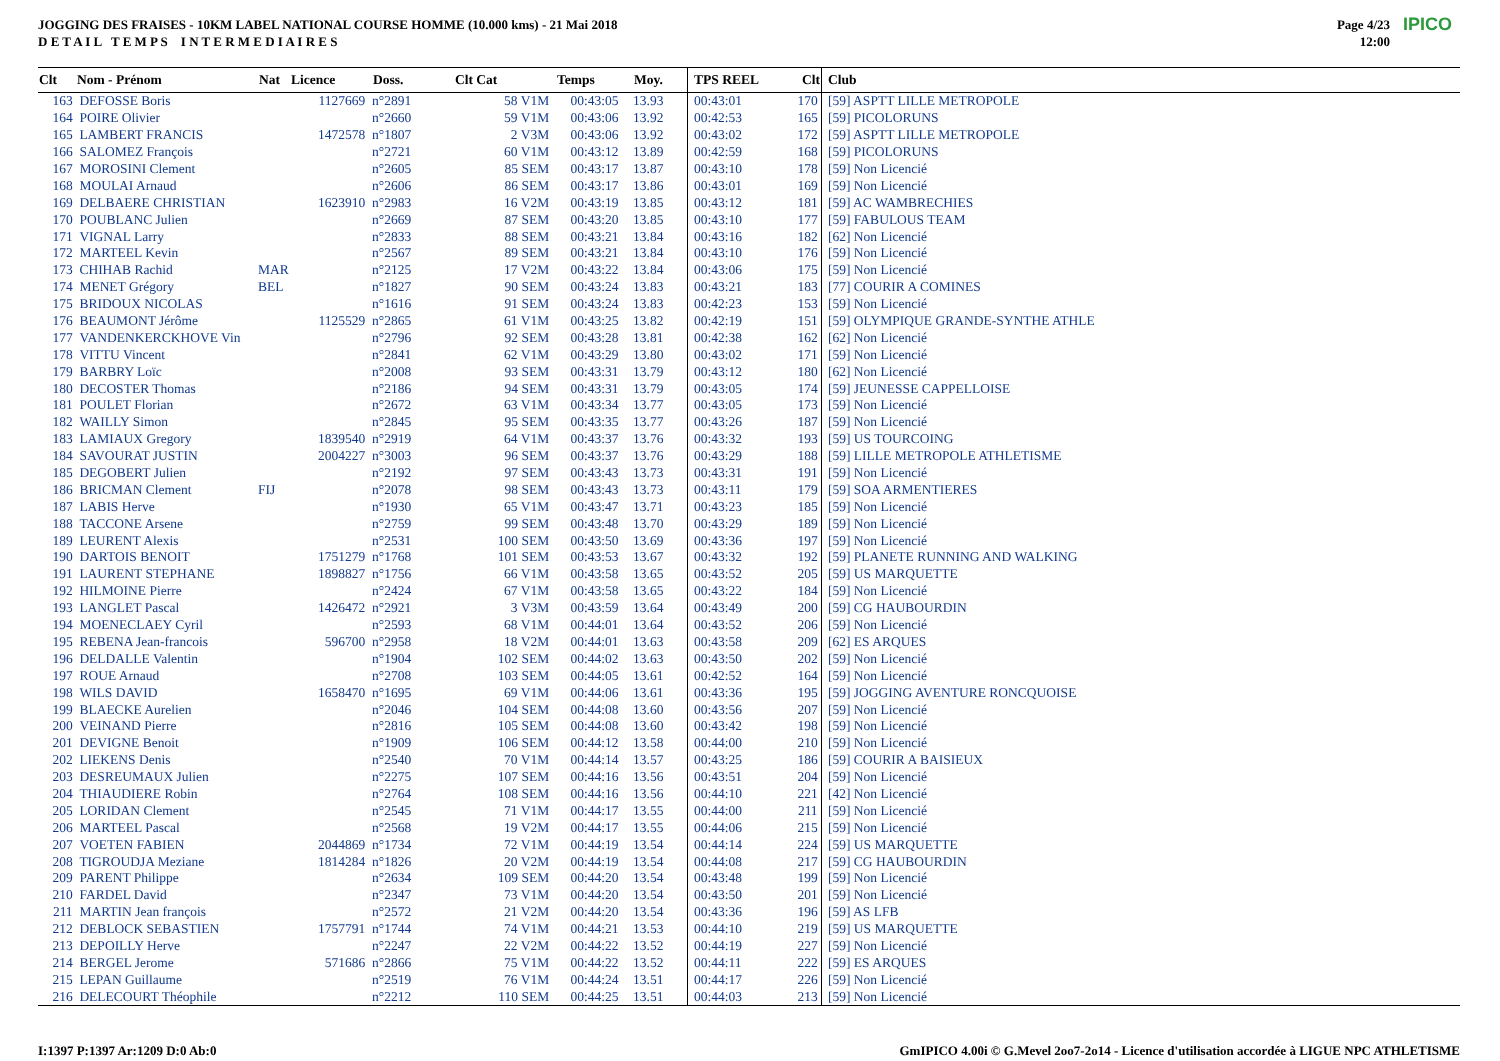JOGGING DES FRAISES - 10KM LABEL NATIONAL COURSE HOMME (10.000 kms) - 21 Mai 2018
D E T A I L T E M P S I N T E R M E D I A I R E S
Page 4/23
12:00
IPICO
| Clt | Nom - Prénom | Nat | Licence | Doss. | Clt Cat | Temps | Moy. | TPS REEL | Clt | Club |
| --- | --- | --- | --- | --- | --- | --- | --- | --- | --- | --- |
| 163 | DEFOSSE Boris | | 1127669 | n°2891 | 58 V1M | 00:43:05 | 13.93 | 00:43:01 | 170 | [59] ASPTT LILLE METROPOLE |
| 164 | POIRE Olivier | | | n°2660 | 59 V1M | 00:43:06 | 13.92 | 00:42:53 | 165 | [59] PICOLORUNS |
| 165 | LAMBERT FRANCIS | | 1472578 | n°1807 | 2 V3M | 00:43:06 | 13.92 | 00:43:02 | 172 | [59] ASPTT LILLE METROPOLE |
| 166 | SALOMEZ François | | | n°2721 | 60 V1M | 00:43:12 | 13.89 | 00:42:59 | 168 | [59] PICOLORUNS |
| 167 | MOROSINI Clement | | | n°2605 | 85 SEM | 00:43:17 | 13.87 | 00:43:10 | 178 | [59] Non Licencié |
| 168 | MOULAI Arnaud | | | n°2606 | 86 SEM | 00:43:17 | 13.86 | 00:43:01 | 169 | [59] Non Licencié |
| 169 | DELBAERE CHRISTIAN | | 1623910 | n°2983 | 16 V2M | 00:43:19 | 13.85 | 00:43:12 | 181 | [59] AC WAMBRECHIES |
| 170 | POUBLANC Julien | | | n°2669 | 87 SEM | 00:43:20 | 13.85 | 00:43:10 | 177 | [59] FABULOUS TEAM |
| 171 | VIGNAL Larry | | | n°2833 | 88 SEM | 00:43:21 | 13.84 | 00:43:16 | 182 | [62] Non Licencié |
| 172 | MARTEEL Kevin | | | n°2567 | 89 SEM | 00:43:21 | 13.84 | 00:43:10 | 176 | [59] Non Licencié |
| 173 | CHIHAB Rachid | MAR | | n°2125 | 17 V2M | 00:43:22 | 13.84 | 00:43:06 | 175 | [59] Non Licencié |
| 174 | MENET Grégory | BEL | | n°1827 | 90 SEM | 00:43:24 | 13.83 | 00:43:21 | 183 | [77] COURIR A COMINES |
| 175 | BRIDOUX NICOLAS | | | n°1616 | 91 SEM | 00:43:24 | 13.83 | 00:42:23 | 153 | [59] Non Licencié |
| 176 | BEAUMONT Jérôme | | 1125529 | n°2865 | 61 V1M | 00:43:25 | 13.82 | 00:42:19 | 151 | [59] OLYMPIQUE GRANDE-SYNTHE ATHLE |
| 177 | VANDENKERCKHOVE Vin | | | n°2796 | 92 SEM | 00:43:28 | 13.81 | 00:42:38 | 162 | [62] Non Licencié |
| 178 | VITTU Vincent | | | n°2841 | 62 V1M | 00:43:29 | 13.80 | 00:43:02 | 171 | [59] Non Licencié |
| 179 | BARBRY Loïc | | | n°2008 | 93 SEM | 00:43:31 | 13.79 | 00:43:12 | 180 | [62] Non Licencié |
| 180 | DECOSTER Thomas | | | n°2186 | 94 SEM | 00:43:31 | 13.79 | 00:43:05 | 174 | [59] JEUNESSE CAPPELLOISE |
| 181 | POULET Florian | | | n°2672 | 63 V1M | 00:43:34 | 13.77 | 00:43:05 | 173 | [59] Non Licencié |
| 182 | WAILLY Simon | | | n°2845 | 95 SEM | 00:43:35 | 13.77 | 00:43:26 | 187 | [59] Non Licencié |
| 183 | LAMIAUX Gregory | | 1839540 | n°2919 | 64 V1M | 00:43:37 | 13.76 | 00:43:32 | 193 | [59] US TOURCOING |
| 184 | SAVOURAT JUSTIN | | 2004227 | n°3003 | 96 SEM | 00:43:37 | 13.76 | 00:43:29 | 188 | [59] LILLE METROPOLE ATHLETISME |
| 185 | DEGOBERT Julien | | | n°2192 | 97 SEM | 00:43:43 | 13.73 | 00:43:31 | 191 | [59] Non Licencié |
| 186 | BRICMAN Clement | FIJ | | n°2078 | 98 SEM | 00:43:43 | 13.73 | 00:43:11 | 179 | [59] SOA ARMENTIERES |
| 187 | LABIS Herve | | | n°1930 | 65 V1M | 00:43:47 | 13.71 | 00:43:23 | 185 | [59] Non Licencié |
| 188 | TACCONE Arsene | | | n°2759 | 99 SEM | 00:43:48 | 13.70 | 00:43:29 | 189 | [59] Non Licencié |
| 189 | LEURENT Alexis | | | n°2531 | 100 SEM | 00:43:50 | 13.69 | 00:43:36 | 197 | [59] Non Licencié |
| 190 | DARTOIS BENOIT | | 1751279 | n°1768 | 101 SEM | 00:43:53 | 13.67 | 00:43:32 | 192 | [59] PLANETE RUNNING AND WALKING |
| 191 | LAURENT STEPHANE | | 1898827 | n°1756 | 66 V1M | 00:43:58 | 13.65 | 00:43:52 | 205 | [59] US MARQUETTE |
| 192 | HILMOINE Pierre | | | n°2424 | 67 V1M | 00:43:58 | 13.65 | 00:43:22 | 184 | [59] Non Licencié |
| 193 | LANGLET Pascal | | 1426472 | n°2921 | 3 V3M | 00:43:59 | 13.64 | 00:43:49 | 200 | [59] CG HAUBOURDIN |
| 194 | MOENECLAEY Cyril | | | n°2593 | 68 V1M | 00:44:01 | 13.64 | 00:43:52 | 206 | [59] Non Licencié |
| 195 | REBENA Jean-francois | | 596700 | n°2958 | 18 V2M | 00:44:01 | 13.63 | 00:43:58 | 209 | [62] ES ARQUES |
| 196 | DELDALLE Valentin | | | n°1904 | 102 SEM | 00:44:02 | 13.63 | 00:43:50 | 202 | [59] Non Licencié |
| 197 | ROUE Arnaud | | | n°2708 | 103 SEM | 00:44:05 | 13.61 | 00:42:52 | 164 | [59] Non Licencié |
| 198 | WILS DAVID | | 1658470 | n°1695 | 69 V1M | 00:44:06 | 13.61 | 00:43:36 | 195 | [59] JOGGING AVENTURE RONCQUOISE |
| 199 | BLAECKE Aurelien | | | n°2046 | 104 SEM | 00:44:08 | 13.60 | 00:43:56 | 207 | [59] Non Licencié |
| 200 | VEINAND Pierre | | | n°2816 | 105 SEM | 00:44:08 | 13.60 | 00:43:42 | 198 | [59] Non Licencié |
| 201 | DEVIGNE Benoit | | | n°1909 | 106 SEM | 00:44:12 | 13.58 | 00:44:00 | 210 | [59] Non Licencié |
| 202 | LIEKENS Denis | | | n°2540 | 70 V1M | 00:44:14 | 13.57 | 00:43:25 | 186 | [59] COURIR A BAISIEUX |
| 203 | DESREUMAUX Julien | | | n°2275 | 107 SEM | 00:44:16 | 13.56 | 00:43:51 | 204 | [59] Non Licencié |
| 204 | THIAUDIERE Robin | | | n°2764 | 108 SEM | 00:44:16 | 13.56 | 00:44:10 | 221 | [42] Non Licencié |
| 205 | LORIDAN Clement | | | n°2545 | 71 V1M | 00:44:17 | 13.55 | 00:44:00 | 211 | [59] Non Licencié |
| 206 | MARTEEL Pascal | | | n°2568 | 19 V2M | 00:44:17 | 13.55 | 00:44:06 | 215 | [59] Non Licencié |
| 207 | VOETEN FABIEN | | 2044869 | n°1734 | 72 V1M | 00:44:19 | 13.54 | 00:44:14 | 224 | [59] US MARQUETTE |
| 208 | TIGROUDJA Meziane | | 1814284 | n°1826 | 20 V2M | 00:44:19 | 13.54 | 00:44:08 | 217 | [59] CG HAUBOURDIN |
| 209 | PARENT Philippe | | | n°2634 | 109 SEM | 00:44:20 | 13.54 | 00:43:48 | 199 | [59] Non Licencié |
| 210 | FARDEL David | | | n°2347 | 73 V1M | 00:44:20 | 13.54 | 00:43:50 | 201 | [59] Non Licencié |
| 211 | MARTIN Jean françois | | | n°2572 | 21 V2M | 00:44:20 | 13.54 | 00:43:36 | 196 | [59] AS LFB |
| 212 | DEBLOCK SEBASTIEN | | 1757791 | n°1744 | 74 V1M | 00:44:21 | 13.53 | 00:44:10 | 219 | [59] US MARQUETTE |
| 213 | DEPOILLY Herve | | | n°2247 | 22 V2M | 00:44:22 | 13.52 | 00:44:19 | 227 | [59] Non Licencié |
| 214 | BERGEL Jerome | | 571686 | n°2866 | 75 V1M | 00:44:22 | 13.52 | 00:44:11 | 222 | [59] ES ARQUES |
| 215 | LEPAN Guillaume | | | n°2519 | 76 V1M | 00:44:24 | 13.51 | 00:44:17 | 226 | [59] Non Licencié |
| 216 | DELECOURT Théophile | | | n°2212 | 110 SEM | 00:44:25 | 13.51 | 00:44:03 | 213 | [59] Non Licencié |
I:1397 P:1397 Ar:1209 D:0 Ab:0 GmIPICO 4.00i © G.Mevel 2oo7-2o14 - Licence d'utilisation accordée à LIGUE NPC ATHLETISME